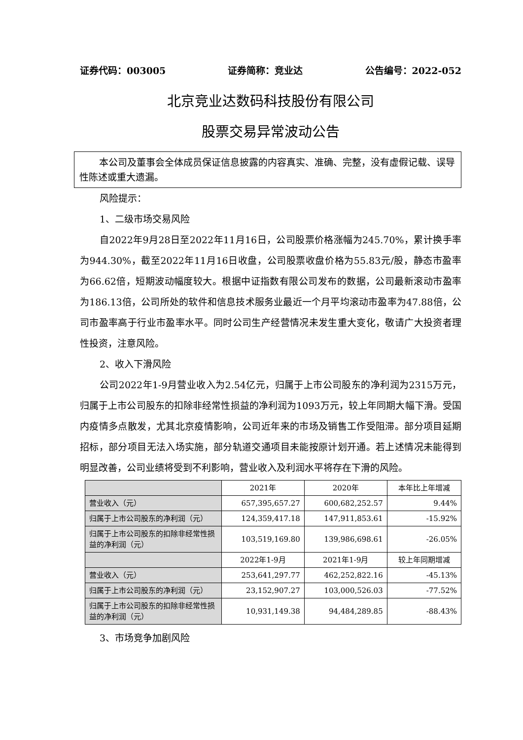证券代码：003005 证券简称：竞业达 公告编号：2022-052
北京竞业达数码科技股份有限公司
股票交易异常波动公告
本公司及董事会全体成员保证信息披露的内容真实、准确、完整，没有虚假记载、误导性陈述或重大遗漏。
风险提示：
1、二级市场交易风险
自2022年9月28日至2022年11月16日，公司股票价格涨幅为245.70%，累计换手率为944.30%，截至2022年11月16日收盘，公司股票收盘价格为55.83元/股，静态市盈率为66.62倍，短期波动幅度较大。根据中证指数有限公司发布的数据，公司最新滚动市盈率为186.13倍，公司所处的软件和信息技术服务业最近一个月平均滚动市盈率为47.88倍，公司市盈率高于行业市盈率水平。同时公司生产经营情况未发生重大变化，敬请广大投资者理性投资，注意风险。
2、收入下滑风险
公司2022年1-9月营业收入为2.54亿元，归属于上市公司股东的净利润为2315万元，归属于上市公司股东的扣除非经常性损益的净利润为1093万元，较上年同期大幅下滑。受国内疫情多点散发，尤其北京疫情影响，公司近年来的市场及销售工作受阻滞。部分项目延期招标，部分项目无法入场实施，部分轨道交通项目未能按原计划开通。若上述情况未能得到明显改善，公司业绩将受到不利影响，营业收入及利润水平将存在下滑的风险。
| | 2021年 | 2020年 | 本年比上年增减 |
| 营业收入（元） | 657,395,657.27 | 600,682,252.57 | 9.44% |
| 归属于上市公司股东的净利润（元） | 124,359,417.18 | 147,911,853.61 | -15.92% |
| 归属于上市公司股东的扣除非经常性损益的净利润（元） | 103,519,169.80 | 139,986,698.61 | -26.05% |
| | 2022年1-9月 | 2021年1-9月 | 较上年同期增减 |
| 营业收入（元） | 253,641,297.77 | 462,252,822.16 | -45.13% |
| 归属于上市公司股东的净利润（元） | 23,152,907.27 | 103,000,526.03 | -77.52% |
| 归属于上市公司股东的扣除非经常性损益的净利润（元） | 10,931,149.38 | 94,484,289.85 | -88.43% |
3、市场竞争加剧风险